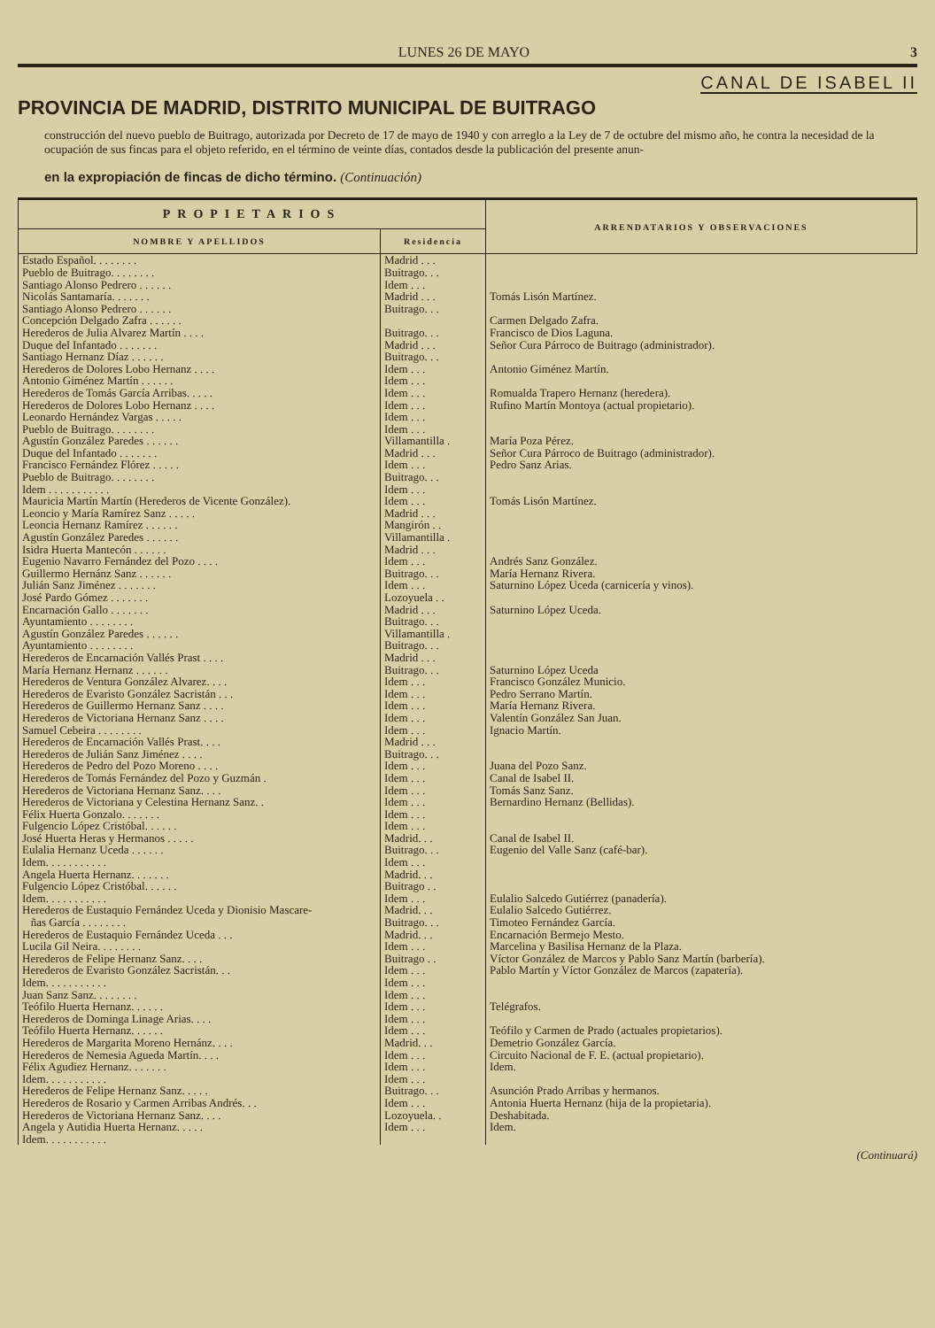LUNES 26 DE MAYO
3
CANAL DE ISABEL II
PROVINCIA DE MADRID, DISTRITO MUNICIPAL DE BUITRAGO
construcción del nuevo pueblo de Buitrago, autorizada por Decreto de 17 de mayo de 1940 y con arreglo a la Ley de 7 de octubre del mismo año, he contra la necesidad de la ocupación de sus fincas para el objeto referido, en el término de veinte días, contados desde la publicación del presente anun-
en la expropiación de fincas de dicho término. (Continuación)
| PROPIETARIOS | | ARRENDATARIOS Y OBSERVACIONES |
| --- | --- | --- |
| NOMBRE Y APELLIDOS | Residencia | |
| Estado Español. . . . . . . . | Madrid . . . | |
| Pueblo de Buitrago. . . . . . . . | Buitrago. . . | |
| Santiago Alonso Pedrero . . . . . . | Idem . . . | |
| Nicolás Santamaría. . . . . . . | Madrid . . . | Tomás Lisón Martínez. |
| Santiago Alonso Pedrero . . . . . . | Buitrago. . . | |
| Concepción Delgado Zafra . . . . . . | | Carmen Delgado Zafra. |
| Herederos de Julia Alvarez Martín . . . . | Buitrago. . . | Francisco de Dios Laguna. |
| Duque del Infantado . . . . . . . | Madrid . . . | Señor Cura Párroco de Buitrago (administrador). |
| Santiago Hernanz Díaz . . . . . . | Buitrago. . . | |
| Herederos de Dolores Lobo Hernanz . . . . | Idem . . . | Antonio Giménez Martín. |
| Antonio Giménez Martín . . . . . . | Idem . . . | |
| Herederos de Tomás García Arribas. . . . . | Idem . . . | Romualda Trapero Hernanz (heredera). |
| Herederos de Dolores Lobo Hernanz . . . . | Idem . . . | Rufino Martín Montoya (actual propietario). |
| Leonardo Hernández Vargas . . . . . | Idem . . . | |
| Pueblo de Buitrago. . . . . . . . | Idem . . . | |
| Agustín González Paredes . . . . . . | Villamantilla . | María Poza Pérez. |
| Duque del Infantado . . . . . . . | Madrid . . . | Señor Cura Párroco de Buitrago (administrador). |
| Francisco Fernández Flórez . . . . . | Idem . . . | Pedro Sanz Arias. |
| Pueblo de Buitrago. . . . . . . . | Buitrago. . . | |
| Idem . . . . . . . . . . . | Idem . . . | |
| Mauricia Martín Martín (Herederos de Vicente González). | Idem . . . | Tomás Lisón Martínez. |
| Leoncio y María Ramírez Sanz . . . . . | Madrid . . . | |
| Leoncia Hernanz Ramírez . . . . . . | Mangirón . . | |
| Agustín González Paredes . . . . . . | Villamantilla . | |
| Isidra Huerta Mantecón . . . . . . | Madrid . . . | |
| Eugenio Navarro Fernández del Pozo . . . . | Idem . . . | Andrés Sanz González. |
| Guillermo Hernánz Sanz . . . . . . | Buitrago. . . | María Hernanz Rivera. |
| Julián Sanz Jiménez . . . . . . . | Idem . . . | Saturnino López Uceda (carnicería y vinos). |
| José Pardo Gómez . . . . . . . | Lozoyuela . . | |
| Encarnación Gallo . . . . . . . | Madrid . . . | Saturnino López Uceda. |
| Ayuntamiento . . . . . . . . | Buitrago. . . | |
| Agustín González Paredes . . . . . . | Villamantilla . | |
| Ayuntamiento . . . . . . . . | Buitrago. . . | |
| Herederos de Encarnación Vallés Prast . . . . | Madrid . . . | |
| María Hernanz Hernanz . . . . . . | Buitrago. . . | Saturnino López Uceda |
| Herederos de Ventura González Alvarez. . . . | Idem . . . | Francisco González Municio. |
| Herederos de Evaristo González Sacristán . . . | Idem . . . | Pedro Serrano Martín. |
| Herederos de Guillermo Hernanz Sanz . . . . | Idem . . . | María Hernanz Rivera. |
| Herederos de Victoriana Hernanz Sanz . . . . | Idem . . . | Valentín González San Juan. |
| Samuel Cebeira . . . . . . . . | Idem . . . | Ignacio Martín. |
| Herederos de Encarnación Vallés Prast. . . . | Madrid . . . | |
| Herederos de Julián Sanz Jiménez . . . . | Buitrago. . . | |
| Herederos de Pedro del Pozo Moreno . . . . | Idem . . . | Juana del Pozo Sanz. |
| Herederos de Tomás Fernández del Pozo y Guzmán . | Idem . . . | Canal de Isabel II. |
| Herederos de Victoriana Hernanz Sanz. . . . | Idem . . . | Tomás Sanz Sanz. |
| Herederos de Victoriana y Celestina Hernanz Sanz. . | Idem . . . | Bernardino Hernanz (Bellidas). |
| Félix Huerta Gonzalo. . . . . . . | Idem . . . | |
| Fulgencio López Cristóbal. . . . . . | Idem . . . | |
| José Huerta Heras y Hermanos . . . . . | Madrid. . . | Canal de Isabel II. |
| Eulalia Hernanz Uceda . . . . . . | Buitrago. . . | Eugenio del Valle Sanz (café-bar). |
| Idem. . . . . . . . . . . | Idem . . . | |
| Angela Huerta Hernanz. . . . . . . | Madrid. . . | |
| Fulgencio López Cristóbal. . . . . . | Buitrago . . | |
| Idem. . . . . . . . . . . | Idem . . . | Eulalio Salcedo Gutiérrez (panadería). |
| Herederos de Eustaquio Fernández Uceda y Dionisio Mascare- | Madrid. . . | Eulalio Salcedo Gutiérrez. |
| ñas García . . . . . . . . | Buitrago. . . | Timoteo Fernández García. |
| Herederos de Eustaquio Fernández Uceda . . . | Madrid. . . | Encarnación Bermejo Mesto. |
| Lucila Gil Neira. . . . . . . . | Idem . . . | Marcelina y Basilisa Hernanz de la Plaza. |
| Herederos de Felipe Hernanz Sanz. . . . | Buitrago . . | Víctor González de Marcos y Pablo Sanz Martín (barbería). |
| Herederos de Evaristo González Sacristán. . . | Idem . . . | Pablo Martín y Víctor González de Marcos (zapatería). |
| Idem. . . . . . . . . . . | Idem . . . | |
| Juan Sanz Sanz. . . . . . . . | Idem . . . | |
| Teófilo Huerta Hernanz. . . . . . | Idem . . . | Telégrafos. |
| Herederos de Dominga Linage Arias. . . . | Idem . . . | |
| Teófilo Huerta Hernanz. . . . . . | Idem . . . | Teófilo y Carmen de Prado (actuales propietarios). |
| Herederos de Margarita Moreno Hernánz. . . . | Madrid. . . | Demetrio González García. |
| Herederos de Nemesia Agueda Martín. . . . | Idem . . . | Circuito Nacional de F. E. (actual propietario). |
| Félix Agudiez Hernanz. . . . . . . | Idem . . . | Idem. |
| Idem. . . . . . . . . . . | Idem . . . | |
| Herederos de Felipe Hernanz Sanz. . . . . | Buitrago. . . | Asunción Prado Arribas y hermanos. |
| Herederos de Rosario y Carmen Arribas Andrés. . . | Idem . . . | Antonia Huerta Hernanz (hija de la propietaria). |
| Herederos de Victoriana Hernanz Sanz. . . . | Lozoyuela. . | Deshabitada. |
| Angela y Autidia Huerta Hernanz. . . . . | Idem . . . | Idem. |
| Idem. . . . . . . . . . . | | |
(Continuará)